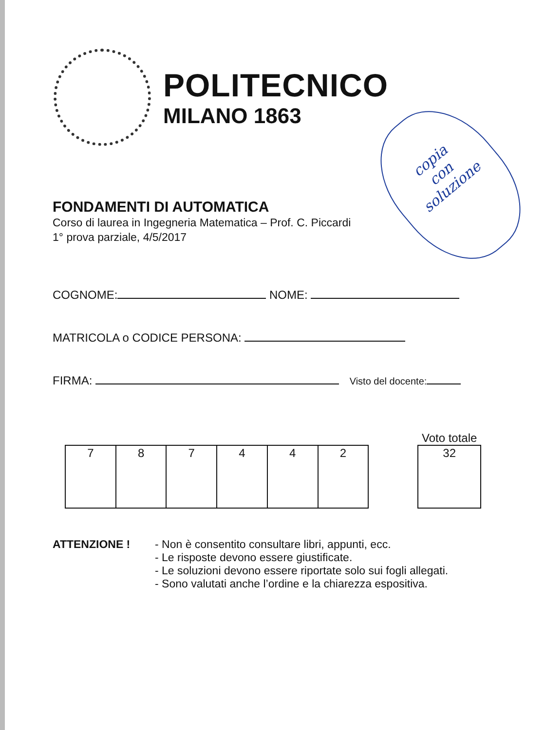POLITECNICO
MILANO 1863
copia
con
soluzione
FONDAMENTI DI AUTOMATICA
Corso di laurea in Ingegneria Matematica – Prof. C. Piccardi
1° prova parziale, 4/5/2017
COGNOME: NOME:
MATRICOLA o CODICE PERSONA:
FIRMA: Visto del docente:
| 7 | 8 | 7 | 4 | 4 | 2 |
Voto totale
| 32 |
ATTENZIONE ! - Non è consentito consultare libri, appunti, ecc.
- Le risposte devono essere giustificate.
- Le soluzioni devono essere riportate solo sui fogli allegati.
- Sono valutati anche l’ordine e la chiarezza espositiva.